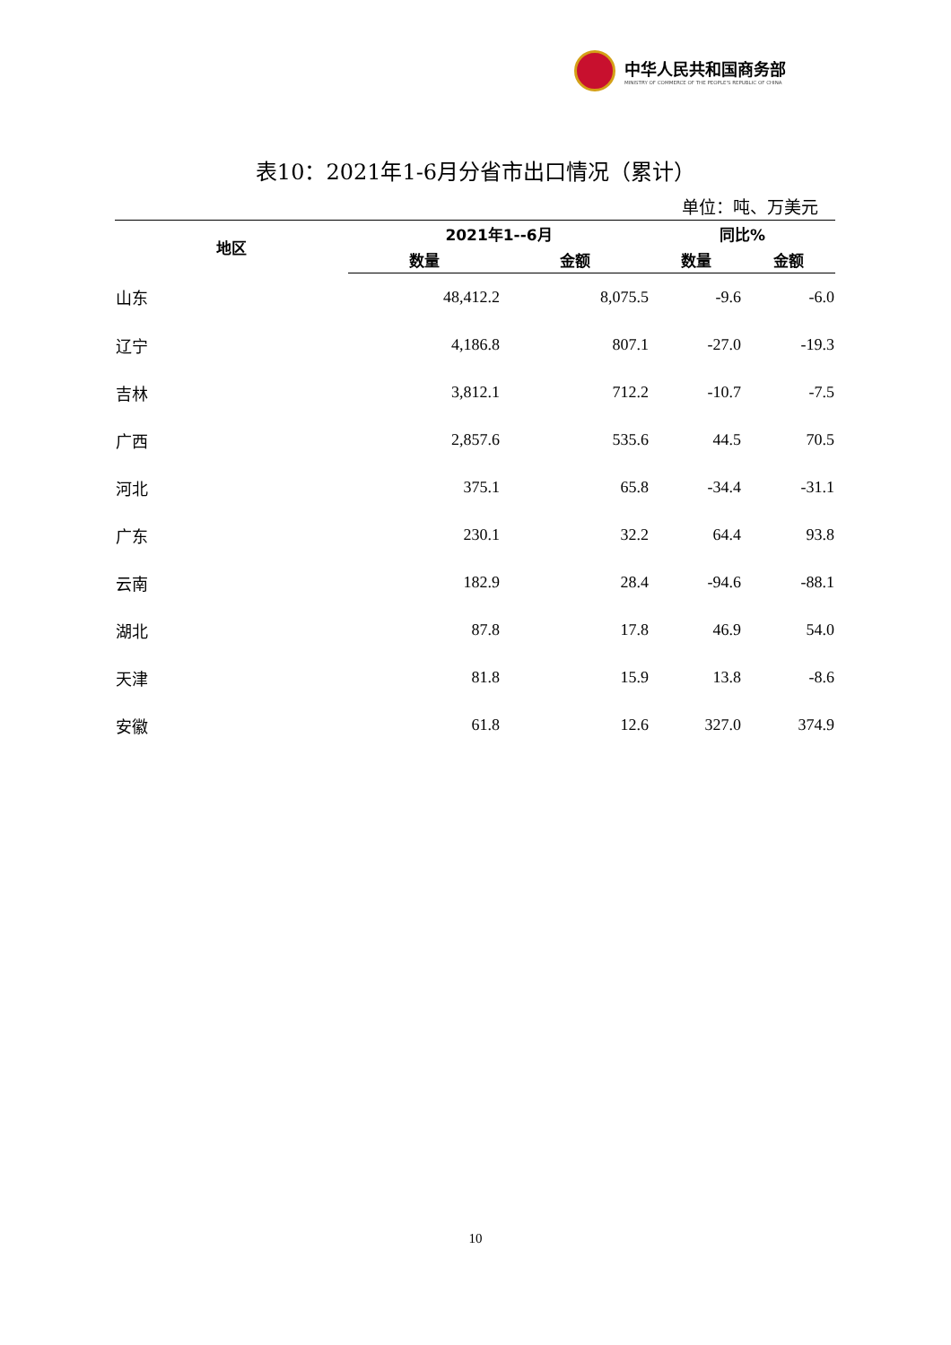中华人民共和国商务部
MINISTRY OF COMMERCE OF THE PEOPLE'S REPUBLIC OF CHINA
表10：2021年1-6月分省市出口情况（累计）
单位：吨、万美元
| 地区 | 2021年1--6月 | | 同比% | |
| --- | --- | --- | --- | --- |
| | 数量 | 金额 | 数量 | 金额 |
| 山东 | 48,412.2 | 8,075.5 | -9.6 | -6.0 |
| 辽宁 | 4,186.8 | 807.1 | -27.0 | -19.3 |
| 吉林 | 3,812.1 | 712.2 | -10.7 | -7.5 |
| 广西 | 2,857.6 | 535.6 | 44.5 | 70.5 |
| 河北 | 375.1 | 65.8 | -34.4 | -31.1 |
| 广东 | 230.1 | 32.2 | 64.4 | 93.8 |
| 云南 | 182.9 | 28.4 | -94.6 | -88.1 |
| 湖北 | 87.8 | 17.8 | 46.9 | 54.0 |
| 天津 | 81.8 | 15.9 | 13.8 | -8.6 |
| 安徽 | 61.8 | 12.6 | 327.0 | 374.9 |
10